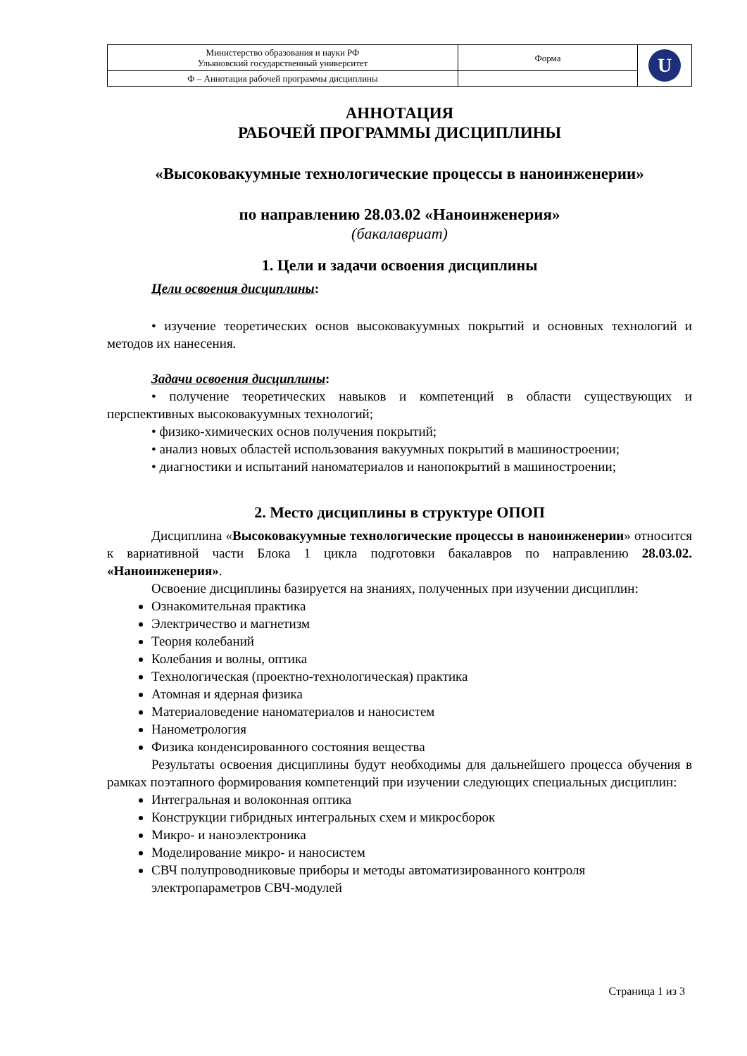| Министерство образования и науки РФ Ульяновский государственный университет | Форма | U |
| Ф – Аннотация рабочей программы дисциплины | | |
АННОТАЦИЯ
РАБОЧЕЙ ПРОГРАММЫ ДИСЦИПЛИНЫ
«Высоковакуумные технологические процессы в наноинженерии»
по направлению 28.03.02 «Наноинженерия»
(бакалавриат)
1. Цели и задачи освоения дисциплины
Цели освоения дисциплины:
• изучение теоретических основ высоковакуумных покрытий и основных технологий и методов их нанесения.
Задачи освоения дисциплины:
• получение теоретических навыков и компетенций в области существующих и перспективных высоковакуумных технологий;
• физико-химических основ получения покрытий;
• анализ новых областей использования вакуумных покрытий в машиностроении;
• диагностики и испытаний наноматериалов и нанопокрытий в машиностроении;
2. Место дисциплины в структуре ОПОП
Дисциплина «Высоковакуумные технологические процессы в наноинженерии» относится к вариативной части Блока 1 цикла подготовки бакалавров по направлению 28.03.02. «Наноинженерия».
Освоение дисциплины базируется на знаниях, полученных при изучении дисциплин:
Ознакомительная практика
Электричество и магнетизм
Теория колебаний
Колебания и волны, оптика
Технологическая (проектно-технологическая) практика
Атомная и ядерная физика
Материаловедение наноматериалов и наносистем
Нанометрология
Физика конденсированного состояния вещества
Результаты освоения дисциплины будут необходимы для дальнейшего процесса обучения в рамках поэтапного формирования компетенций при изучении следующих специальных дисциплин:
Интегральная и волоконная оптика
Конструкции гибридных интегральных схем и микросборок
Микро- и наноэлектроника
Моделирование микро- и наносистем
СВЧ полупроводниковые приборы и методы автоматизированного контроля электропараметров СВЧ-модулей
Страница 1 из 3